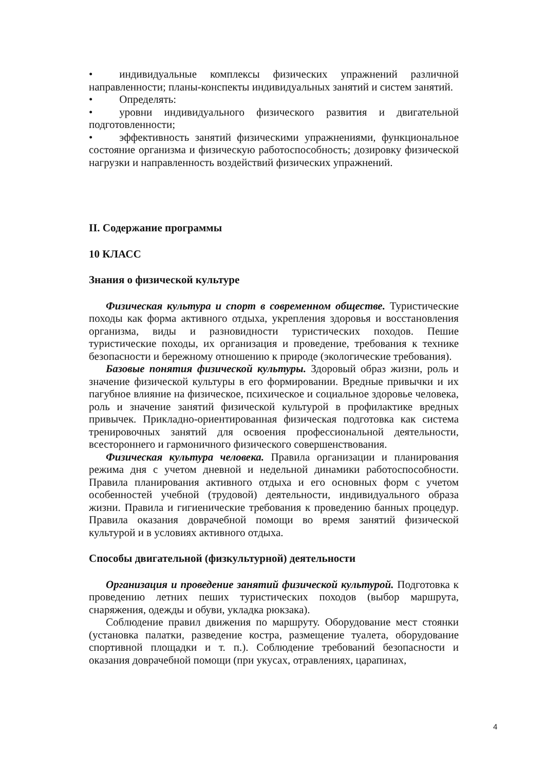• индивидуальные комплексы физических упражнений различной направленности; планы-конспекты индивидуальных занятий и систем занятий.
• Определять:
• уровни индивидуального физического развития и двигательной подготовленности;
• эффективность занятий физическими упражнениями, функциональное состояние организма и физическую работоспособность; дозировку физической нагрузки и направленность воздействий физических упражнений.
II. Содержание программы
10 КЛАСС
Знания о физической культуре
Физическая культура и спорт в современном обществе. Туристические походы как форма активного отдыха, укрепления здоровья и восстановления организма, виды и разновидности туристических походов. Пешие туристические походы, их организация и проведение, требования к технике безопасности и бережному отношению к природе (экологические требования).
Базовые понятия физической культуры. Здоровый образ жизни, роль и значение физической культуры в его формировании. Вредные привычки и их пагубное влияние на физическое, психическое и социальное здоровье человека, роль и значение занятий физической культурой в профилактике вредных привычек. Прикладно-ориентированная физическая подготовка как система тренировочных занятий для освоения профессиональной деятельности, всестороннего и гармоничного физического совершенствования.
Физическая культура человека. Правила организации и планирования режима дня с учетом дневной и недельной динамики работоспособности. Правила планирования активного отдыха и его основных форм с учетом особенностей учебной (трудовой) деятельности, индивидуального образа жизни. Правила и гигиенические требования к проведению банных процедур. Правила оказания доврачебной помощи во время занятий физической культурой и в условиях активного отдыха.
Способы двигательной (физкультурной) деятельности
Организация и проведение занятий физической культурой. Подготовка к проведению летних пеших туристических походов (выбор маршрута, снаряжения, одежды и обуви, укладка рюкзака).
Соблюдение правил движения по маршруту. Оборудование мест стоянки (установка палатки, разведение костра, размещение туалета, оборудование спортивной площадки и т. п.). Соблюдение требований безопасности и оказания доврачебной помощи (при укусах, отравлениях, царапинах,
4